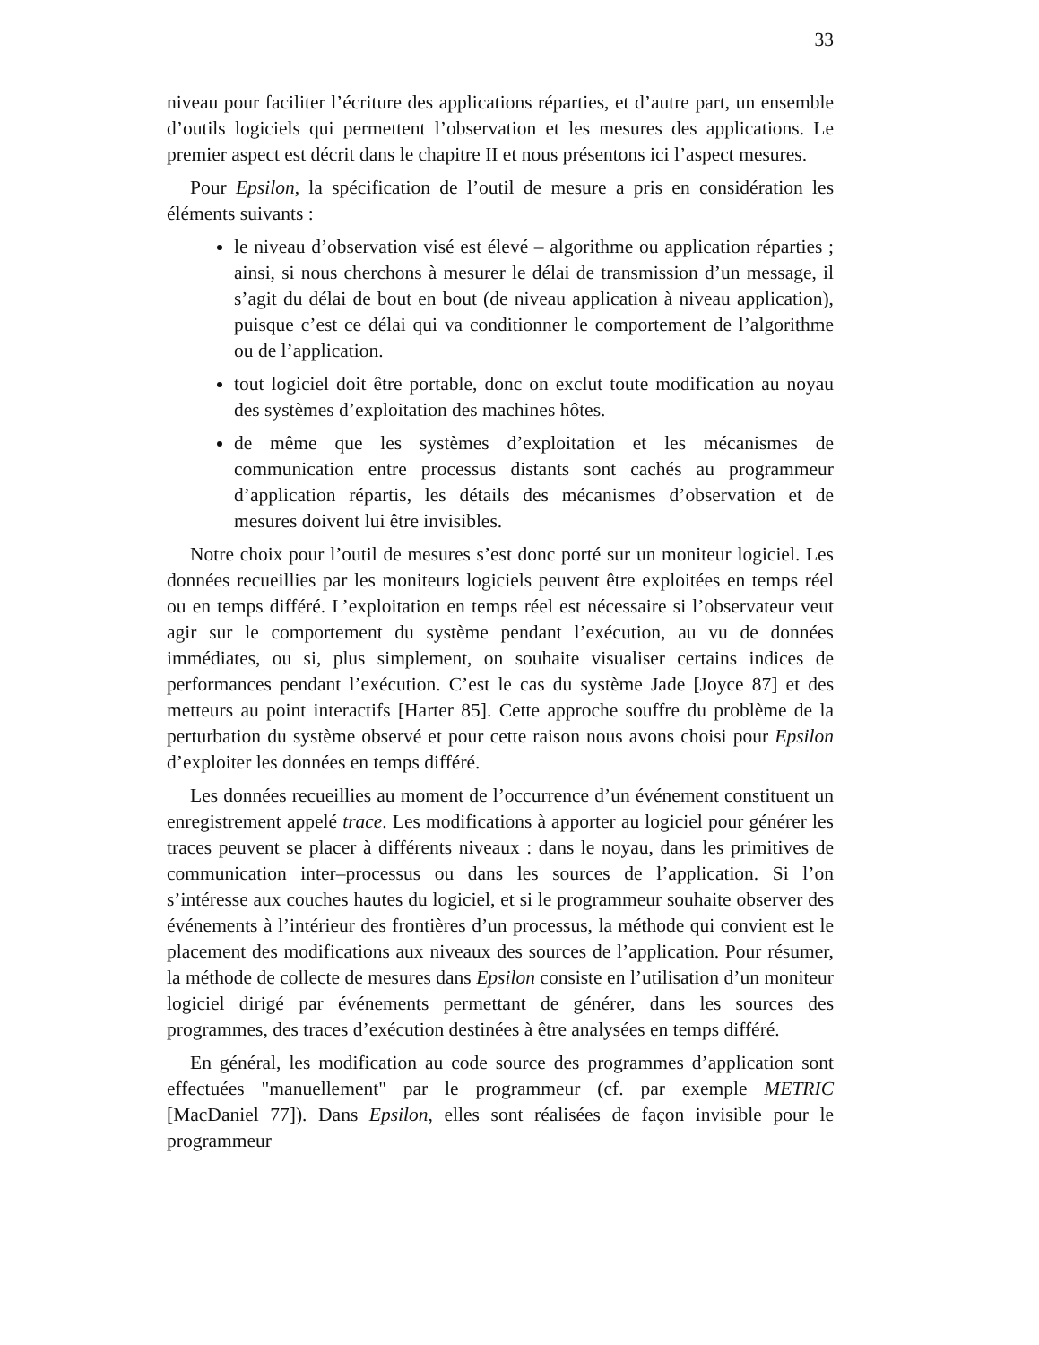33
niveau pour faciliter l’écriture des applications réparties, et d’autre part, un ensemble d’outils logiciels qui permettent l’observation et les mesures des applications. Le premier aspect est décrit dans le chapitre II et nous présentons ici l’aspect mesures.
Pour Epsilon, la spécification de l’outil de mesure a pris en considération les éléments suivants :
le niveau d’observation visé est élevé – algorithme ou application réparties ; ainsi, si nous cherchons à mesurer le délai de transmission d’un message, il s’agit du délai de bout en bout (de niveau application à niveau application), puisque c’est ce délai qui va conditionner le comportement de l’algorithme ou de l’application.
tout logiciel doit être portable, donc on exclut toute modification au noyau des systèmes d’exploitation des machines hôtes.
de même que les systèmes d’exploitation et les mécanismes de communication entre processus distants sont cachés au programmeur d’application répartis, les détails des mécanismes d’observation et de mesures doivent lui être invisibles.
Notre choix pour l’outil de mesures s’est donc porté sur un moniteur logiciel. Les données recueillies par les moniteurs logiciels peuvent être exploitées en temps réel ou en temps différé. L’exploitation en temps réel est nécessaire si l’observateur veut agir sur le comportement du système pendant l’exécution, au vu de données immédiates, ou si, plus simplement, on souhaite visualiser certains indices de performances pendant l’exécution. C’est le cas du système Jade [Joyce 87] et des metteurs au point interactifs [Harter 85]. Cette approche souffre du problème de la perturbation du système observé et pour cette raison nous avons choisi pour Epsilon d’exploiter les données en temps différé.
Les données recueillies au moment de l’occurrence d’un événement constituent un enregistrement appelé trace. Les modifications à apporter au logiciel pour générer les traces peuvent se placer à différents niveaux : dans le noyau, dans les primitives de communication inter–processus ou dans les sources de l’application. Si l’on s’intéresse aux couches hautes du logiciel, et si le programmeur souhaite observer des événements à l’intérieur des frontières d’un processus, la méthode qui convient est le placement des modifications aux niveaux des sources de l’application. Pour résumer, la méthode de collecte de mesures dans Epsilon consiste en l’utilisation d’un moniteur logiciel dirigé par événements permettant de générer, dans les sources des programmes, des traces d’exécution destinées à être analysées en temps différé.
En général, les modification au code source des programmes d’application sont effectuées "manuellement" par le programmeur (cf. par exemple METRIC [MacDaniel 77]). Dans Epsilon, elles sont réalisées de façon invisible pour le programmeur